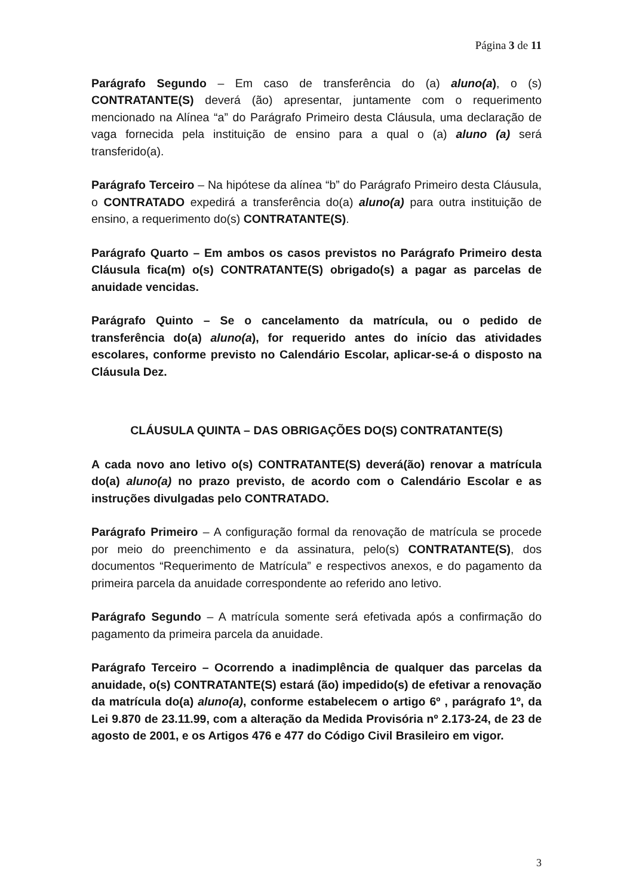Página 3 de 11
Parágrafo Segundo – Em caso de transferência do (a) aluno(a), o (s) CONTRATANTE(S) deverá (ão) apresentar, juntamente com o requerimento mencionado na Alínea “a” do Parágrafo Primeiro desta Cláusula, uma declaração de vaga fornecida pela instituição de ensino para a qual o (a) aluno (a) será transferido(a).
Parágrafo Terceiro – Na hipótese da alínea “b” do Parágrafo Primeiro desta Cláusula, o CONTRATADO expedirá a transferência do(a) aluno(a) para outra instituição de ensino, a requerimento do(s) CONTRATANTE(S).
Parágrafo Quarto – Em ambos os casos previstos no Parágrafo Primeiro desta Cláusula fica(m) o(s) CONTRATANTE(S) obrigado(s) a pagar as parcelas de anuidade vencidas.
Parágrafo Quinto – Se o cancelamento da matrícula, ou o pedido de transferência do(a) aluno(a), for requerido antes do início das atividades escolares, conforme previsto no Calendário Escolar, aplicar-se-á o disposto na Cláusula Dez.
CLÁUSULA QUINTA – DAS OBRIGAÇÕES DO(S) CONTRATANTE(S)
A cada novo ano letivo o(s) CONTRATANTE(S) deverá(ão) renovar a matrícula do(a) aluno(a) no prazo previsto, de acordo com o Calendário Escolar e as instruções divulgadas pelo CONTRATADO.
Parágrafo Primeiro – A configuração formal da renovação de matrícula se procede por meio do preenchimento e da assinatura, pelo(s) CONTRATANTE(S), dos documentos “Requerimento de Matrícula” e respectivos anexos, e do pagamento da primeira parcela da anuidade correspondente ao referido ano letivo.
Parágrafo Segundo – A matrícula somente será efetivada após a confirmação do pagamento da primeira parcela da anuidade.
Parágrafo Terceiro – Ocorrendo a inadimplência de qualquer das parcelas da anuidade, o(s) CONTRATANTE(S) estará (ão) impedido(s) de efetivar a renovação da matrícula do(a) aluno(a), conforme estabelecem o artigo 6º , parágrafo 1º, da Lei 9.870 de 23.11.99, com a alteração da Medida Provisória nº 2.173-24, de 23 de agosto de 2001, e os Artigos 476 e 477 do Código Civil Brasileiro em vigor.
3